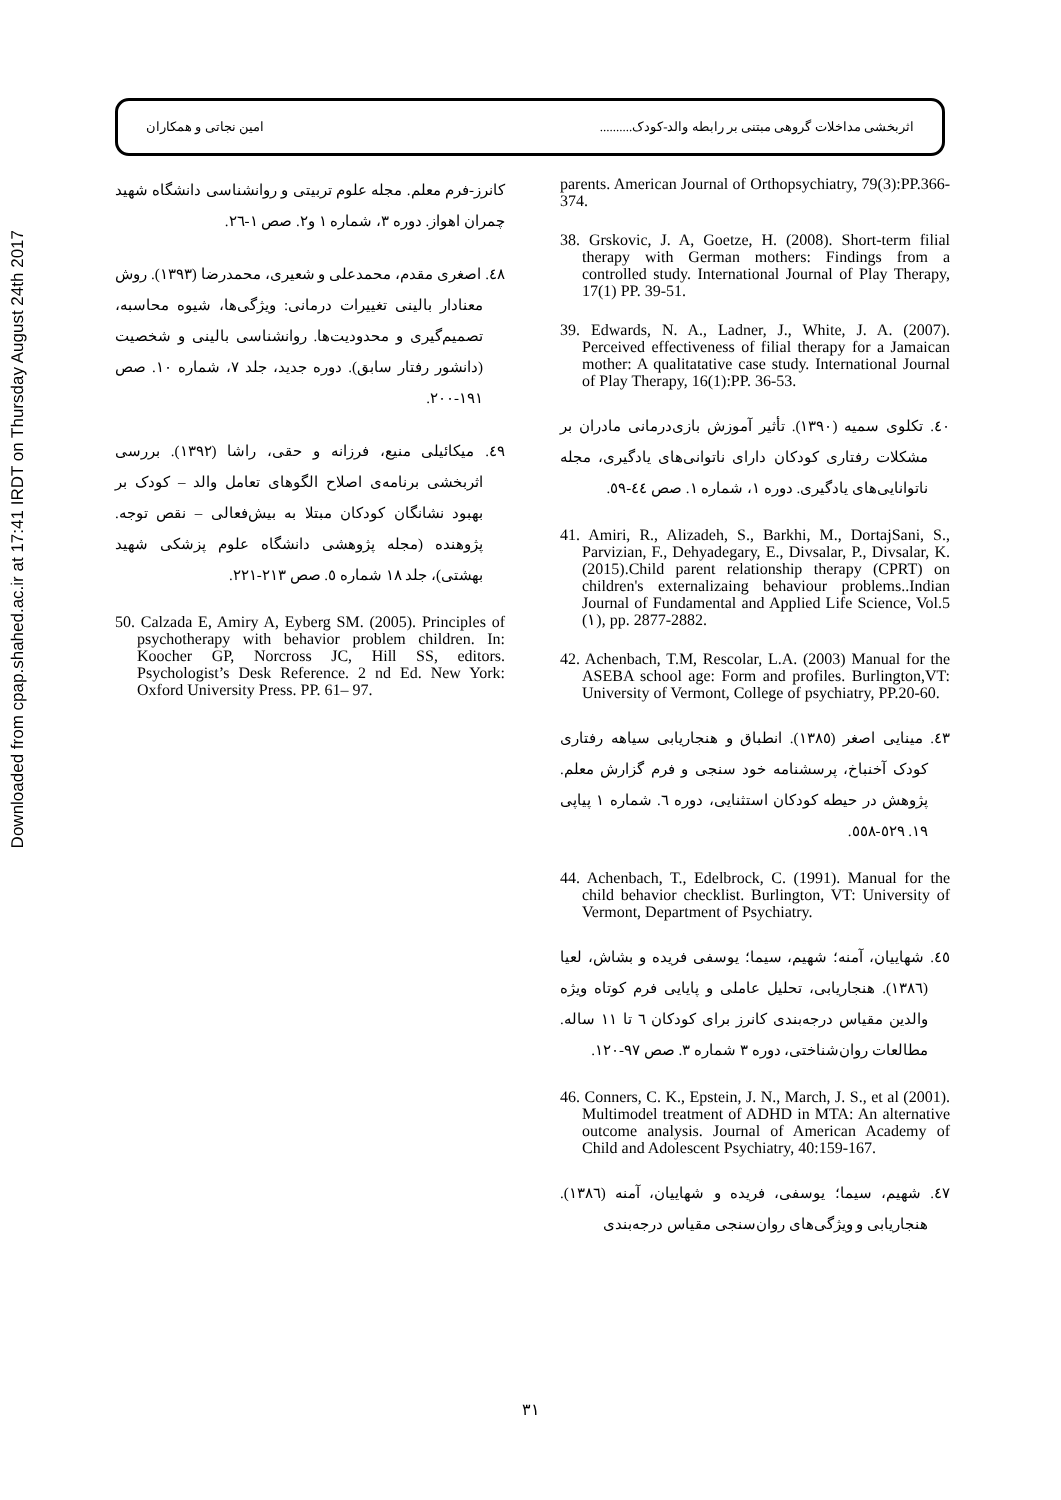Downloaded from cpap.shahed.ac.ir at 17:41 IRDT on Thursday August 24th 2017
اثربخشی مداخلات گروهی مبتنی بر رابطه والد-کودک.......... امین نجاتی و همکاران
parents. American Journal of Orthopsychiatry, 79(3):PP.366-374.
38. Grskovic, J. A, Goetze, H. (2008). Short-term filial therapy with German mothers: Findings from a controlled study. International Journal of Play Therapy, 17(1) PP. 39-51.
39. Edwards, N. A., Ladner, J., White, J. A. (2007). Perceived effectiveness of filial therapy for a Jamaican mother: A qualitatative case study. International Journal of Play Therapy, 16(1):PP. 36-53.
٤٠. تکلوی سمیه (١٣٩٠). تأثیر آموزش بازی‌درمانی مادران بر مشکلات رفتاری کودکان دارای ناتوانی‌های یادگیری، مجله ناتوانایی‌های یادگیری. دوره ١، شماره ١. صص ٤٤-٥٩.
41. Amiri, R., Alizadeh, S., Barkhi, M., DortajSani, S., Parvizian, F., Dehyadegary, E., Divsalar, P., Divsalar, K. (2015).Child parent relationship therapy (CPRT) on children's externalizaing behaviour problems..Indian Journal of Fundamental and Applied Life Science, Vol.5 (١), pp. 2877-2882.
42. Achenbach, T.M, Rescolar, L.A. (2003) Manual for the ASEBA school age: Form and profiles. Burlington,VT: University of Vermont, College of psychiatry, PP.20-60.
٤٣. مینایی اصغر (١٣٨٥). انطباق و هنجاریابی سیاهه رفتاری کودک آخنباخ، پرسشنامه خود سنجی و فرم گزارش معلم. پژوهش در حیطه کودکان استثنایی، دوره ٦. شماره ١ پیاپی ١٩. ٥٢٩-٥٥٨.
44. Achenbach, T., Edelbrock, C. (1991). Manual for the child behavior checklist. Burlington, VT: University of Vermont, Department of Psychiatry.
٤٥. شهاییان، آمنه؛ شهیم، سیما؛ یوسفی فریده و بشاش، لعیا (١٣٨٦). هنجاریابی، تحلیل عاملی و پایایی فرم کوتاه ویژه والدین مقیاس درجه‌بندی کانرز برای کودکان ٦ تا ١١ ساله. مطالعات روان‌شناختی، دوره ٣ شماره ٣. صص ٩٧-١٢٠.
46. Conners, C. K., Epstein, J. N., March, J. S., et al (2001). Multimodel treatment of ADHD in MTA: An alternative outcome analysis. Journal of American Academy of Child and Adolescent Psychiatry, 40:159-167.
٤٧. شهیم، سیما؛ یوسفی، فریده و شهاییان، آمنه (١٣٨٦). هنجاریابی و ویژگی‌های روان‌سنجی مقیاس درجه‌بندی
کانرز-فرم معلم. مجله علوم تربیتی و روانشناسی دانشگاه شهید چمران اهواز. دوره ٣، شماره ١ و٢. صص ١-٢٦.
٤٨. اصغری مقدم، محمدعلی و شعیری، محمدرضا (١٣٩٣). روش معنادار بالینی تغییرات درمانی: ویژگی‌ها، شیوه محاسبه، تصمیم‌گیری و محدودیت‌ها. روانشناسی بالینی و شخصیت (دانشور رفتار سابق). دوره جدید، جلد ٧، شماره ١٠. صص ١٩١-٢٠٠.
٤٩. میکائیلی منیع، فرزانه و حقی، راشا (١٣٩٢). بررسی اثربخشی برنامه‌ی اصلاح الگوهای تعامل والد – کودک بر بهبود نشانگان کودکان مبتلا به بیش‌فعالی – نقص توجه. پژوهنده (مجله پژوهشی دانشگاه علوم پزشکی شهید بهشتی)، جلد ١٨ شماره ٥. صص ٢١٣-٢٢١.
50. Calzada E, Amiry A, Eyberg SM. (2005). Principles of psychotherapy with behavior problem children. In: Koocher GP, Norcross JC, Hill SS, editors. Psychologist’s Desk Reference. 2 nd Ed. New York: Oxford University Press. PP. 61– 97.
٣١